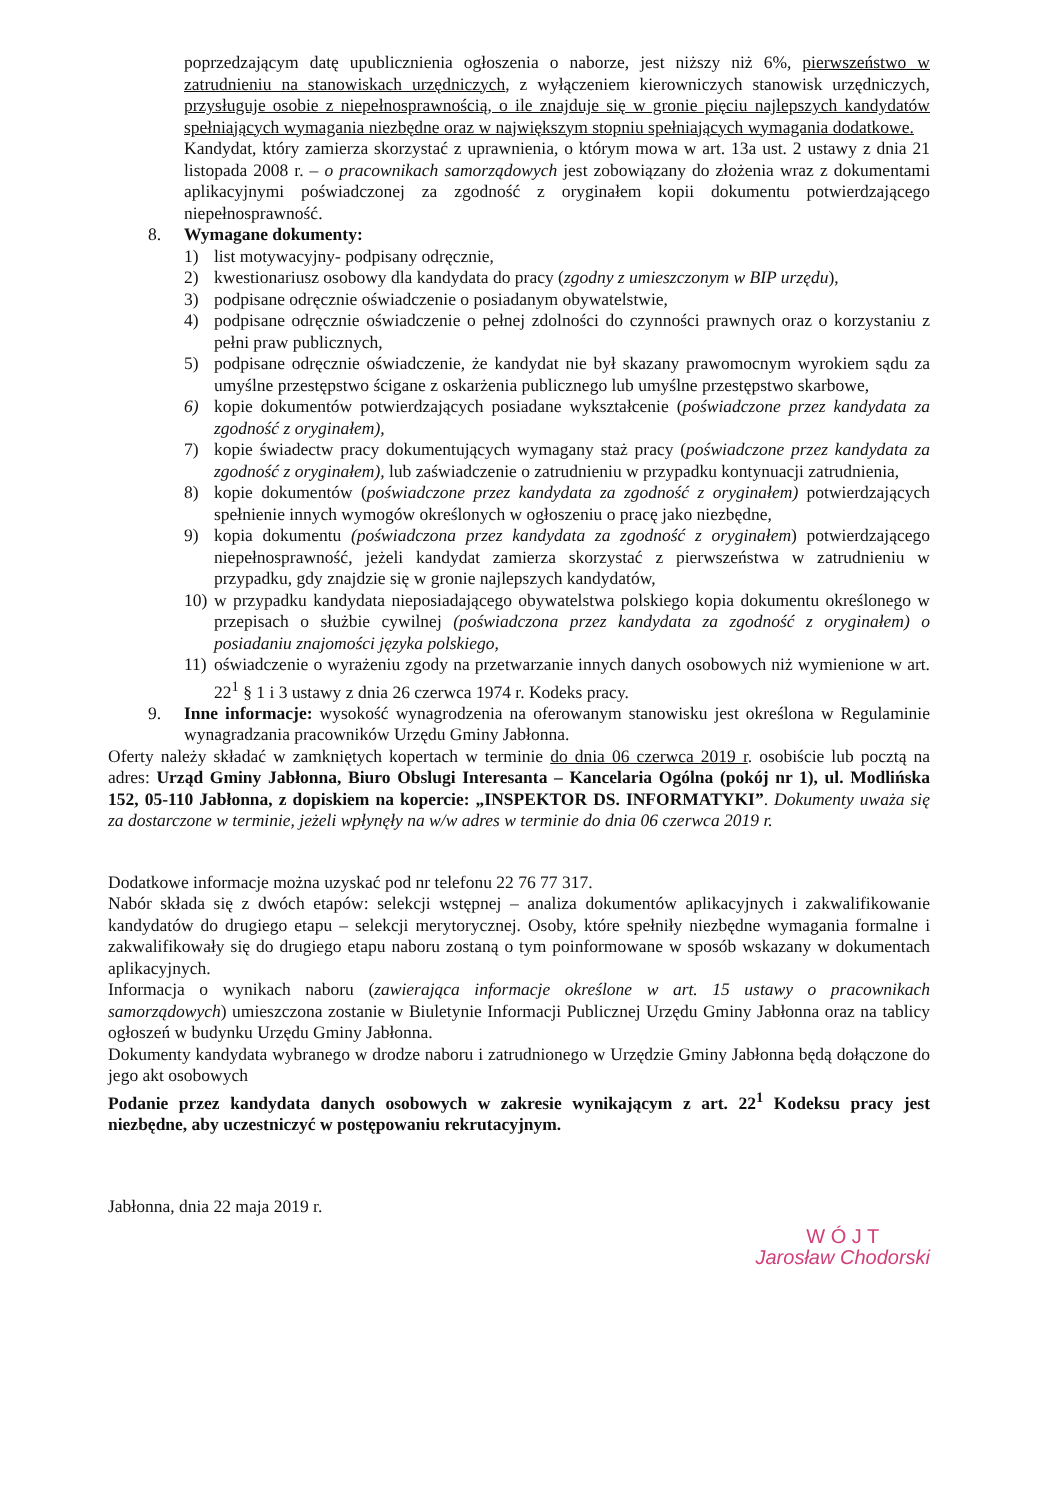poprzedzającym datę upublicznienia ogłoszenia o naborze, jest niższy niż 6%, pierwszeństwo w zatrudnieniu na stanowiskach urzędniczych, z wyłączeniem kierowniczych stanowisk urzędniczych, przysługuje osobie z niepełnosprawnością, o ile znajduje się w gronie pięciu najlepszych kandydatów spełniających wymagania niezbędne oraz w największym stopniu spełniających wymagania dodatkowe.
Kandydat, który zamierza skorzystać z uprawnienia, o którym mowa w art. 13a ust. 2 ustawy z dnia 21 listopada 2008 r. – o pracownikach samorządowych jest zobowiązany do złożenia wraz z dokumentami aplikacyjnymi poświadczonej za zgodność z oryginałem kopii dokumentu potwierdzającego niepełnosprawność.
8. Wymagane dokumenty:
1) list motywacyjny- podpisany odręcznie,
2) kwestionariusz osobowy dla kandydata do pracy (zgodny z umieszczonym w BIP urzędu),
3) podpisane odręcznie oświadczenie o posiadanym obywatelstwie,
4) podpisane odręcznie oświadczenie o pełnej zdolności do czynności prawnych oraz o korzystaniu z pełni praw publicznych,
5) podpisane odręcznie oświadczenie, że kandydat nie był skazany prawomocnym wyrokiem sądu za umyślne przestępstwo ścigane z oskarżenia publicznego lub umyślne przestępstwo skarbowe,
6) kopie dokumentów potwierdzających posiadane wykształcenie (poświadczone przez kandydata za zgodność z oryginałem),
7) kopie świadectw pracy dokumentujących wymagany staż pracy (poświadczone przez kandydata za zgodność z oryginałem), lub zaświadczenie o zatrudnieniu w przypadku kontynuacji zatrudnienia,
8) kopie dokumentów (poświadczone przez kandydata za zgodność z oryginałem) potwierdzających spełnienie innych wymogów określonych w ogłoszeniu o pracę jako niezbędne,
9) kopia dokumentu (poświadczona przez kandydata za zgodność z oryginałem) potwierdzającego niepełnosprawność, jeżeli kandydat zamierza skorzystać z pierwszeństwa w zatrudnieniu w przypadku, gdy znajdzie się w gronie najlepszych kandydatów,
10) w przypadku kandydata nieposiadającego obywatelstwa polskiego kopia dokumentu określonego w przepisach o służbie cywilnej (poświadczona przez kandydata za zgodność z oryginałem) o posiadaniu znajomości języka polskiego,
11) oświadczenie o wyrażeniu zgody na przetwarzanie innych danych osobowych niż wymienione w art. 22<sup>1</sup> § 1 i 3 ustawy z dnia 26 czerwca 1974 r. Kodeks pracy.
9. Inne informacje: wysokość wynagrodzenia na oferowanym stanowisku jest określona w Regulaminie wynagradzania pracowników Urzędu Gminy Jabłonna.
Oferty należy składać w zamkniętych kopertach w terminie do dnia 06 czerwca 2019 r. osobiście lub pocztą na adres: Urząd Gminy Jabłonna, Biuro Obslugi Interesanta – Kancelaria Ogólna (pokój nr 1), ul. Modlińska 152, 05-110 Jabłonna, z dopiskiem na kopercie: „INSPEKTOR DS. INFORMATYKI”. Dokumenty uważa się za dostarczone w terminie, jeżeli wpłynęły na w/w adres w terminie do dnia 06 czerwca 2019 r.
Dodatkowe informacje można uzyskać pod nr telefonu 22 76 77 317.
Nabór składa się z dwóch etapów: selekcji wstępnej – analiza dokumentów aplikacyjnych i zakwalifikowanie kandydatów do drugiego etapu – selekcji merytorycznej. Osoby, które spełniły niezbędne wymagania formalne i zakwalifikowały się do drugiego etapu naboru zostaną o tym poinformowane w sposób wskazany w dokumentach aplikacyjnych.
Informacja o wynikach naboru (zawierająca informacje określone w art. 15 ustawy o pracownikach samorządowych) umieszczona zostanie w Biuletynie Informacji Publicznej Urzędu Gminy Jabłonna oraz na tablicy ogłoszeń w budynku Urzędu Gminy Jabłonna.
Dokumenty kandydata wybranego w drodze naboru i zatrudnionego w Urzędzie Gminy Jabłonna będą dołączone do jego akt osobowych
Podanie przez kandydata danych osobowych w zakresie wynikającym z art. 22<sup>1</sup> Kodeksu pracy jest niezbędne, aby uczestniczyć w postępowaniu rekrutacyjnym.
Jabłonna, dnia 22 maja 2019 r.
W Ó J T
Jarosław Chodorski